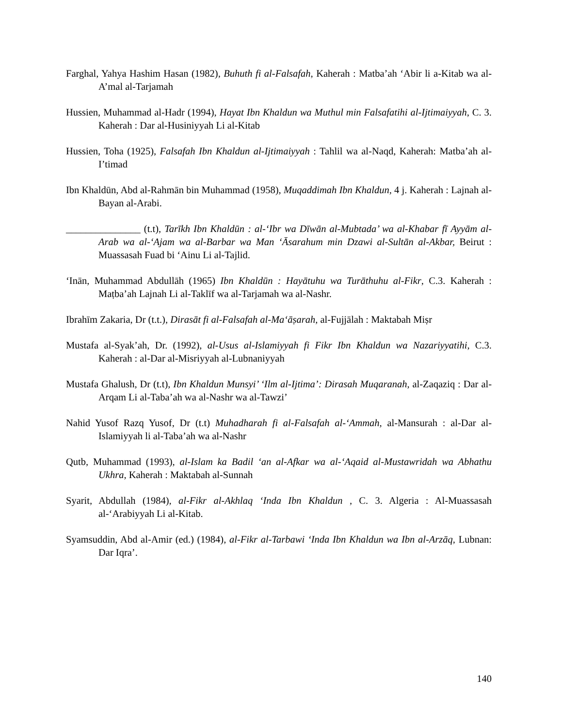Farghal, Yahya Hashim Hasan (1982), Buhuth fi al-Falsafah, Kaherah : Matba’ah ‘Abir li a-Kitab wa al-A’mal al-Tarjamah
Hussien, Muhammad al-Hadr (1994), Hayat Ibn Khaldun wa Muthul min Falsafatihi al-Ijtimaiyyah, C. 3. Kaherah : Dar al-Husiniyyah Li al-Kitab
Hussien, Toha (1925), Falsafah Ibn Khaldun al-Ijtimaiyyah : Tahlil wa al-Naqd, Kaherah: Matba’ah al-I’timad
Ibn Khaldūn, Abd al-Rahmān bin Muhammad (1958), Muqaddimah Ibn Khaldun, 4 j. Kaherah : Lajnah al-Bayan al-Arabi.
_______________ (t.t), Tarīkh Ibn Khaldūn : al-‘Ibr wa Dīwān al-Mubtada’ wa al-Khabar fī Ayyām al-Arab wa al-‘Ajam wa al-Barbar wa Man ‘Āsarahum min Dzawi al-Sultān al-Akbar, Beirut : Muassasah Fuad bi ‘Ainu Li al-Tajlid.
‘Inān, Muhammad Abdullāh (1965) Ibn Khaldūn : Hayātuhu wa Turāthuhu al-Fikr, C.3. Kaherah : Maṭba’ah Lajnah Li al-Taklīf wa al-Tarjamah wa al-Nashr.
Ibrahīm Zakaria, Dr (t.t.), Dirasāt fi al-Falsafah al-Ma‘āṣarah, al-Fujjālah : Maktabah Miṣr
Mustafa al-Syak’ah, Dr. (1992), al-Usus al-Islamiyyah fi Fikr Ibn Khaldun wa Nazariyyatihi, C.3. Kaherah : al-Dar al-Misriyyah al-Lubnaniyyah
Mustafa Ghalush, Dr (t.t), Ibn Khaldun Munsyi’ ‘Ilm al-Ijtima’: Dirasah Muqaranah, al-Zaqaziq : Dar al-Arqam Li al-Taba’ah wa al-Nashr wa al-Tawzi’
Nahid Yusof Razq Yusof, Dr (t.t) Muhadharah fi al-Falsafah al-‘Ammah, al-Mansurah : al-Dar al-Islamiyyah li al-Taba’ah wa al-Nashr
Qutb, Muhammad (1993), al-Islam ka Badil ‘an al-Afkar wa al-‘Aqaid al-Mustawridah wa Abhathu Ukhra, Kaherah : Maktabah al-Sunnah
Syarit, Abdullah (1984), al-Fikr al-Akhlaq ‘Inda Ibn Khaldun , C. 3. Algeria : Al-Muassasah al-‘Arabiyyah Li al-Kitab.
Syamsuddin, Abd al-Amir (ed.) (1984), al-Fikr al-Tarbawi ‘Inda Ibn Khaldun wa Ibn al-Arzāq, Lubnan: Dar Iqra’.
140